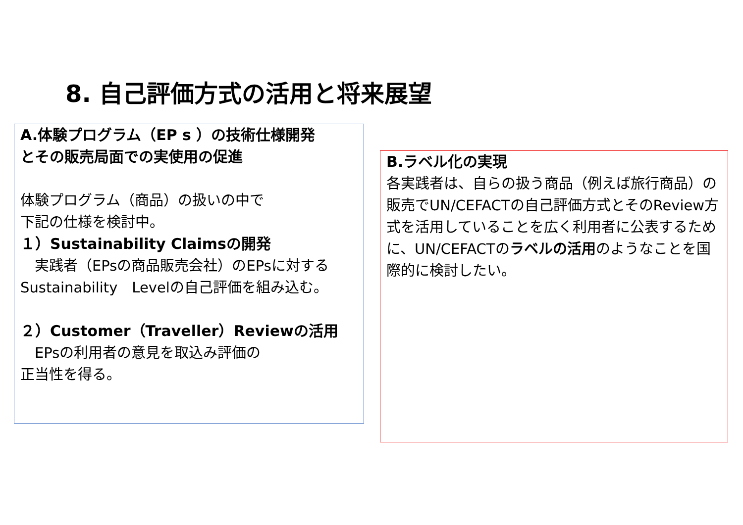8. 自己評価方式の活用と将来展望
A.体験プログラム（EP s ）の技術仕様開発
とその販売局面での実使用の促進
体験プログラム（商品）の扱いの中で
下記の仕様を検討中。
１）Sustainability Claimsの開発
　実践者（EPsの商品販売会社）のEPsに対するSustainability　Levelの自己評価を組み込む。
２）Customer（Traveller）Reviewの活用
　EPsの利用者の意見を取込み評価の
正当性を得る。
B.ラベル化の実現
各実践者は、自らの扱う商品（例えば旅行商品）の販売でUN/CEFACTの自己評価方式とそのReview方式を活用していることを広く利用者に公表するために、UN/CEFACTのラベルの活用のようなことを国際的に検討したい。